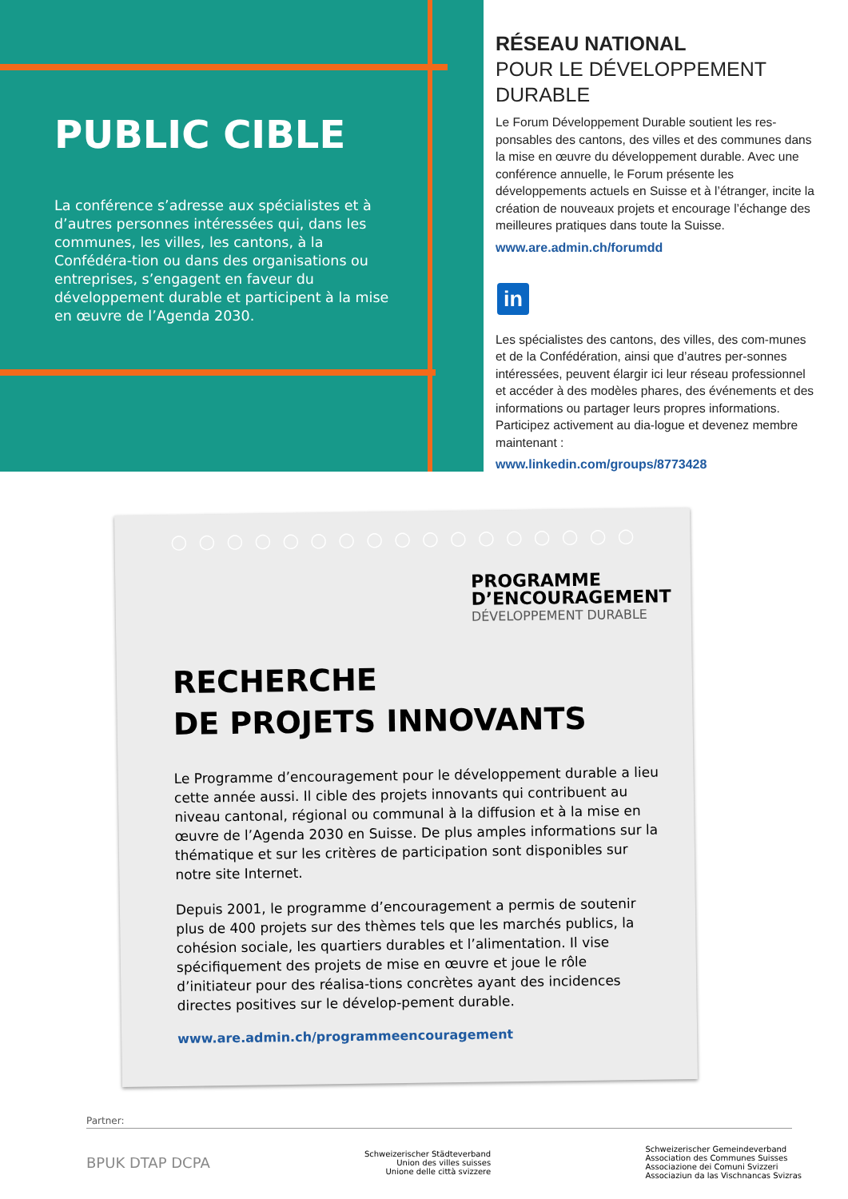PUBLIC CIBLE
La conférence s’adresse aux spécialistes et à d’autres personnes intéressées qui, dans les communes, les villes, les cantons, à la Confédéra-tion ou dans des organisations ou entreprises, s’engagent en faveur du développement durable et participent à la mise en œuvre de l’Agenda 2030.
RÉSEAU NATIONAL
POUR LE DÉVELOPPEMENT DURABLE
Le Forum Développement Durable soutient les res-ponsables des cantons, des villes et des communes dans la mise en œuvre du développement durable. Avec une conférence annuelle, le Forum présente les développements actuels en Suisse et à l’étranger, incite la création de nouveaux projets et encourage l’échange des meilleures pratiques dans toute la Suisse.
www.are.admin.ch/forumdd
in
Les spécialistes des cantons, des villes, des com-munes et de la Confédération, ainsi que d’autres per-sonnes intéressées, peuvent élargir ici leur réseau professionnel et accéder à des modèles phares, des événements et des informations ou partager leurs propres informations. Participez activement au dia-logue et devenez membre maintenant :
www.linkedin.com/groups/8773428
○○○○○○○○○○○○○○○○○
PROGRAMME
D’ENCOURAGEMENT
DÉVELOPPEMENT DURABLE
RECHERCHE
DE PROJETS INNOVANTS
Le Programme d’encouragement pour le développement durable a lieu cette année aussi. Il cible des projets innovants qui contribuent au niveau cantonal, régional ou communal à la diffusion et à la mise en œuvre de l’Agenda 2030 en Suisse. De plus amples informations sur la thématique et sur les critères de participation sont disponibles sur notre site Internet.
Depuis 2001, le programme d’encouragement a permis de soutenir plus de 400 projets sur des thèmes tels que les marchés publics, la cohésion sociale, les quartiers durables et l’alimentation. Il vise spécifiquement des projets de mise en œuvre et joue le rôle d’initiateur pour des réalisa-tions concrètes ayant des incidences directes positives sur le dévelop-pement durable.
www.are.admin.ch/programmeencouragement
Partner:
BPUK DTAP DCPA
Schweizerischer Städteverband
Union des villes suisses
Unione delle città svizzere
Schweizerischer Gemeindeverband
Association des Communes Suisses
Associazione dei Comuni Svizzeri
Associaziun da las Vischnancas Svizras